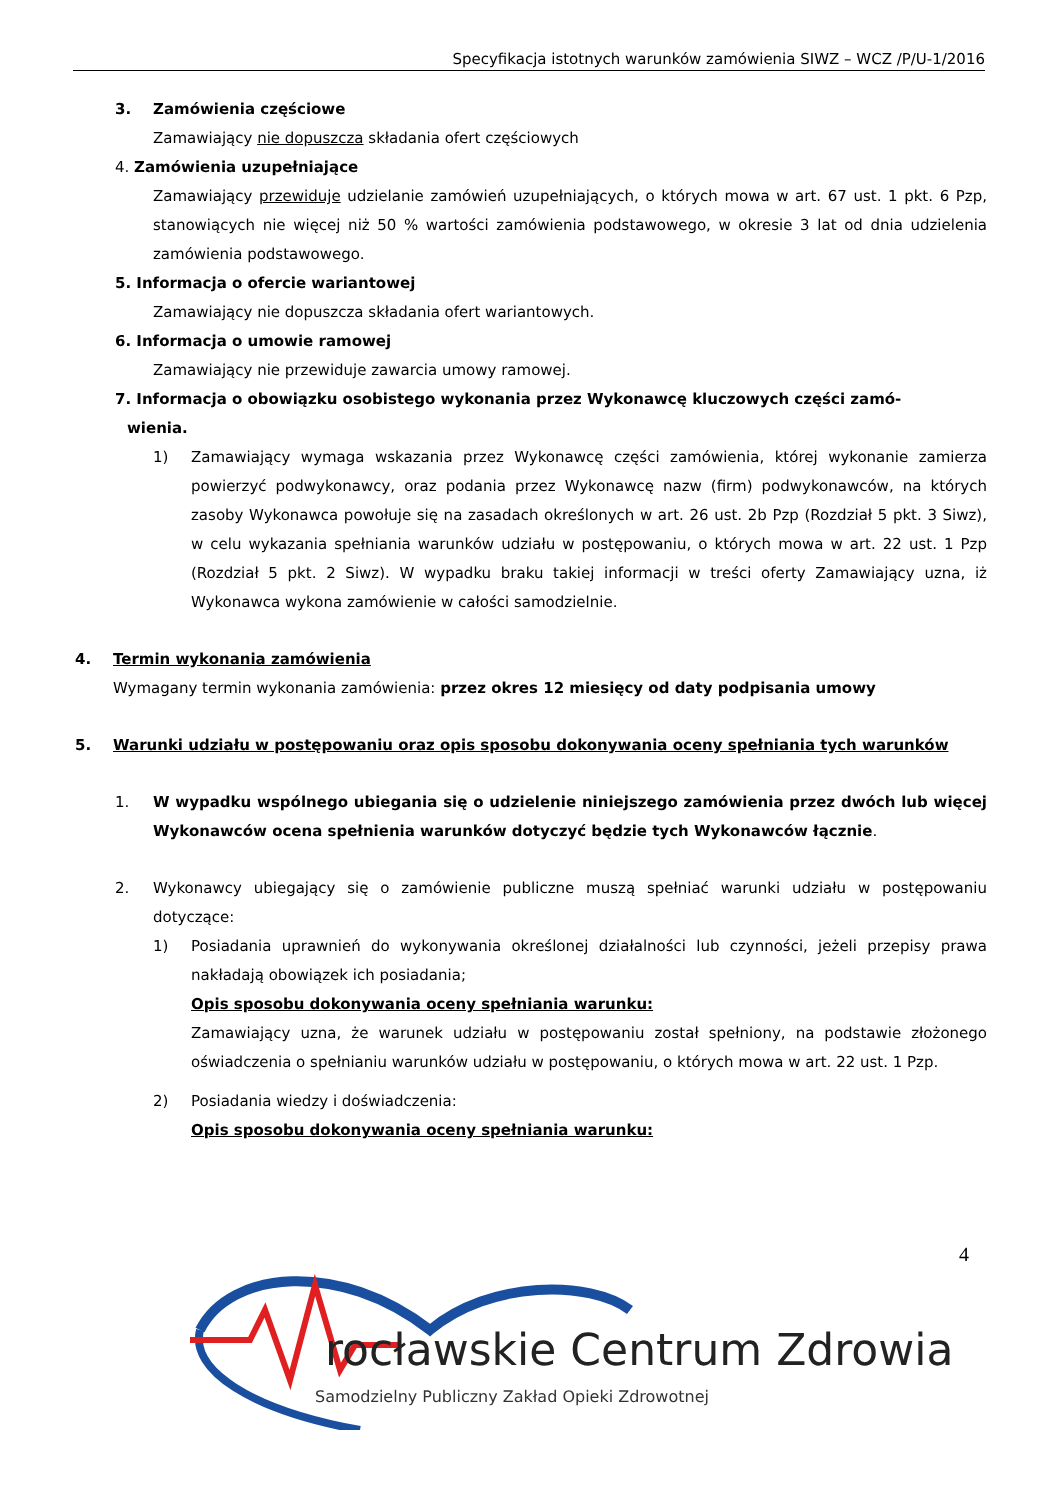Specyfikacja istotnych warunków zamówienia SIWZ – WCZ /P/U-1/2016
3. Zamówienia częściowe
Zamawiający nie dopuszcza składania ofert częściowych
4. Zamówienia uzupełniające
Zamawiający przewiduje udzielanie zamówień uzupełniających, o których mowa w art. 67 ust. 1 pkt. 6 Pzp, stanowiących nie więcej niż 50 % wartości zamówienia podstawowego, w okresie 3 lat od dnia udzielenia zamówienia podstawowego.
5. Informacja o ofercie wariantowej
Zamawiający nie dopuszcza składania ofert wariantowych.
6. Informacja o umowie ramowej
Zamawiający nie przewiduje zawarcia umowy ramowej.
7. Informacja o obowiązku osobistego wykonania przez Wykonawcę kluczowych części zamó-
wienia.
1) Zamawiający wymaga wskazania przez Wykonawcę części zamówienia, której wykonanie zamierza powierzyć podwykonawcy, oraz podania przez Wykonawcę nazw (firm) podwykonawców, na których zasoby Wykonawca powołuje się na zasadach określonych w art. 26 ust. 2b Pzp (Rozdział 5 pkt. 3 Siwz), w celu wykazania spełniania warunków udziału w postępowaniu, o których mowa w art. 22 ust. 1 Pzp (Rozdział 5 pkt. 2 Siwz). W wypadku braku takiej informacji w treści oferty Zamawiający uzna, iż Wykonawca wykona zamówienie w całości samodzielnie.
4. Termin wykonania zamówienia
Wymagany termin wykonania zamówienia: przez okres 12 miesięcy od daty podpisania umowy
5. Warunki udziału w postępowaniu oraz opis sposobu dokonywania oceny spełniania tych warunków
1. W wypadku wspólnego ubiegania się o udzielenie niniejszego zamówienia przez dwóch lub więcej Wykonawców ocena spełnienia warunków dotyczyć będzie tych Wykonawców łącznie.
2. Wykonawcy ubiegający się o zamówienie publiczne muszą spełniać warunki udziału w postępowaniu dotyczące:
1) Posiadania uprawnień do wykonywania określonej działalności lub czynności, jeżeli przepisy prawa nakładają obowiązek ich posiadania;
Opis sposobu dokonywania oceny spełniania warunku:
Zamawiający uzna, że warunek udziału w postępowaniu został spełniony, na podstawie złożonego oświadczenia o spełnianiu warunków udziału w postępowaniu, o których mowa w art. 22 ust. 1 Pzp.
2) Posiadania wiedzy i doświadczenia:
Opis sposobu dokonywania oceny spełniania warunku:
4
rocławskie Centrum Zdrowia
Samodzielny Publiczny Zakład Opieki Zdrowotnej